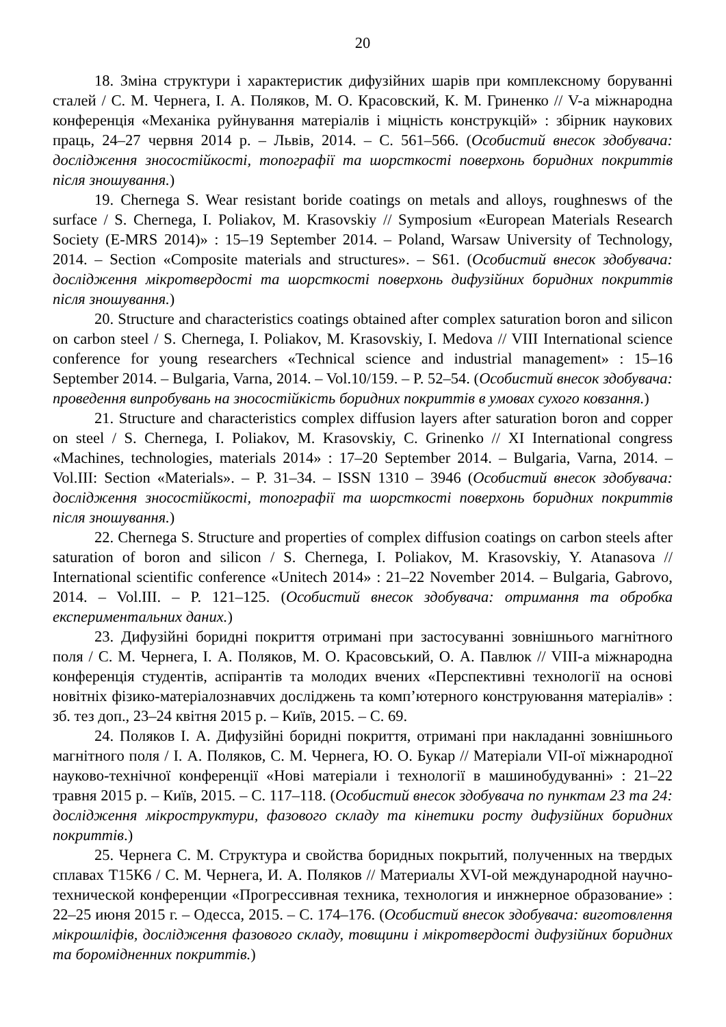20
18. Зміна структури і характеристик дифузійних шарів при комплексному боруванні сталей / С. М. Чернега, І. А. Поляков, М. О. Красовский, К. М. Гриненко // V-а міжнародна конференція «Механіка руйнування матеріалів і міцність конструкцій» : збірник наукових праць, 24–27 червня 2014 р. – Львів, 2014. – С. 561–566. (Особистий внесок здобувача: дослідження зносостійкості, топографії та шорсткості поверхонь боридних покриттів після зношування.)
19. Chernega S. Wear resistant boride coatings on metals and alloys, roughnesws of the surface / S. Chernega, I. Poliakov, M. Krasovskiy // Symposium «European Materials Research Society (E-MRS 2014)» : 15–19 September 2014. – Poland, Warsaw University of Technology, 2014. – Section «Composite materials and structures». – S61. (Особистий внесок здобувача: дослідження мікротвердості та шорсткості поверхонь дифузійних боридних покриттів після зношування.)
20. Structure and characteristics coatings obtained after complex saturation boron and silicon on carbon steel / S. Chernega, I. Poliakov, M. Krasovskiy, I. Medova // VIII International science conference for young researchers «Technical science and industrial management» : 15–16 September 2014. – Bulgaria, Varna, 2014. – Vol.10/159. – P. 52–54. (Особистий внесок здобувача: проведення випробувань на зносостійкість боридних покриттів в умовах сухого ковзання.)
21. Structure and characteristics complex diffusion layers after saturation boron and copper on steel / S. Chernega, I. Poliakov, M. Krasovskiy, C. Grinenko // XI International congress «Machines, technologies, materials 2014» : 17–20 September 2014. – Bulgaria, Varna, 2014. – Vol.III: Section «Materials». – P. 31–34. – ISSN 1310 – 3946 (Особистий внесок здобувача: дослідження зносостійкості, топографії та шорсткості поверхонь боридних покриттів після зношування.)
22. Chernega S. Structure and properties of complex diffusion coatings on carbon steels after saturation of boron and silicon / S. Chernega, I. Poliakov, M. Krasovskiy, Y. Atanasova // International scientific conference «Unitech 2014» : 21–22 November 2014. – Bulgaria, Gabrovo, 2014. – Vol.III. – P. 121–125. (Особистий внесок здобувача: отримання та обробка експериментальних даних.)
23. Дифузійні боридні покриття отримані при застосуванні зовнішнього магнітного поля / С. М. Чернега, І. А. Поляков, М. О. Красовський, О. А. Павлюк // VIII-а міжнародна конференція студентів, аспірантів та молодих вчених «Перспективні технології на основі новітніх фізико-матеріалознавчих досліджень та комп’ютерного конструювання матеріалів» : зб. тез доп., 23–24 квітня 2015 р. – Київ, 2015. – С. 69.
24. Поляков І. А. Дифузійні боридні покриття, отримані при накладанні зовнішнього магнітного поля / І. А. Поляков, С. М. Чернега, Ю. О. Букар // Матеріали VII-ої міжнародної науково-технічної конференції «Нові матеріали і технології в машинобудуванні» : 21–22 травня 2015 р. – Київ, 2015. – С. 117–118. (Особистий внесок здобувача по пунктам 23 та 24: дослідження мікроструктури, фазового складу та кінетики росту дифузійних боридних покриттів.)
25. Чернега С. М. Структура и свойства боридных покрытий, полученных на твердых сплавах Т15К6 / С. М. Чернега, И. А. Поляков // Материалы XVI-ой международной научно-технической конференции «Прогрессивная техника, технология и инжнерное образование» : 22–25 июня 2015 г. – Одесса, 2015. – С. 174–176. (Особистий внесок здобувача: виготовлення мікрошліфів, дослідження фазового складу, товщини і мікротвердості дифузійних боридних та боромідненних покриттів.)